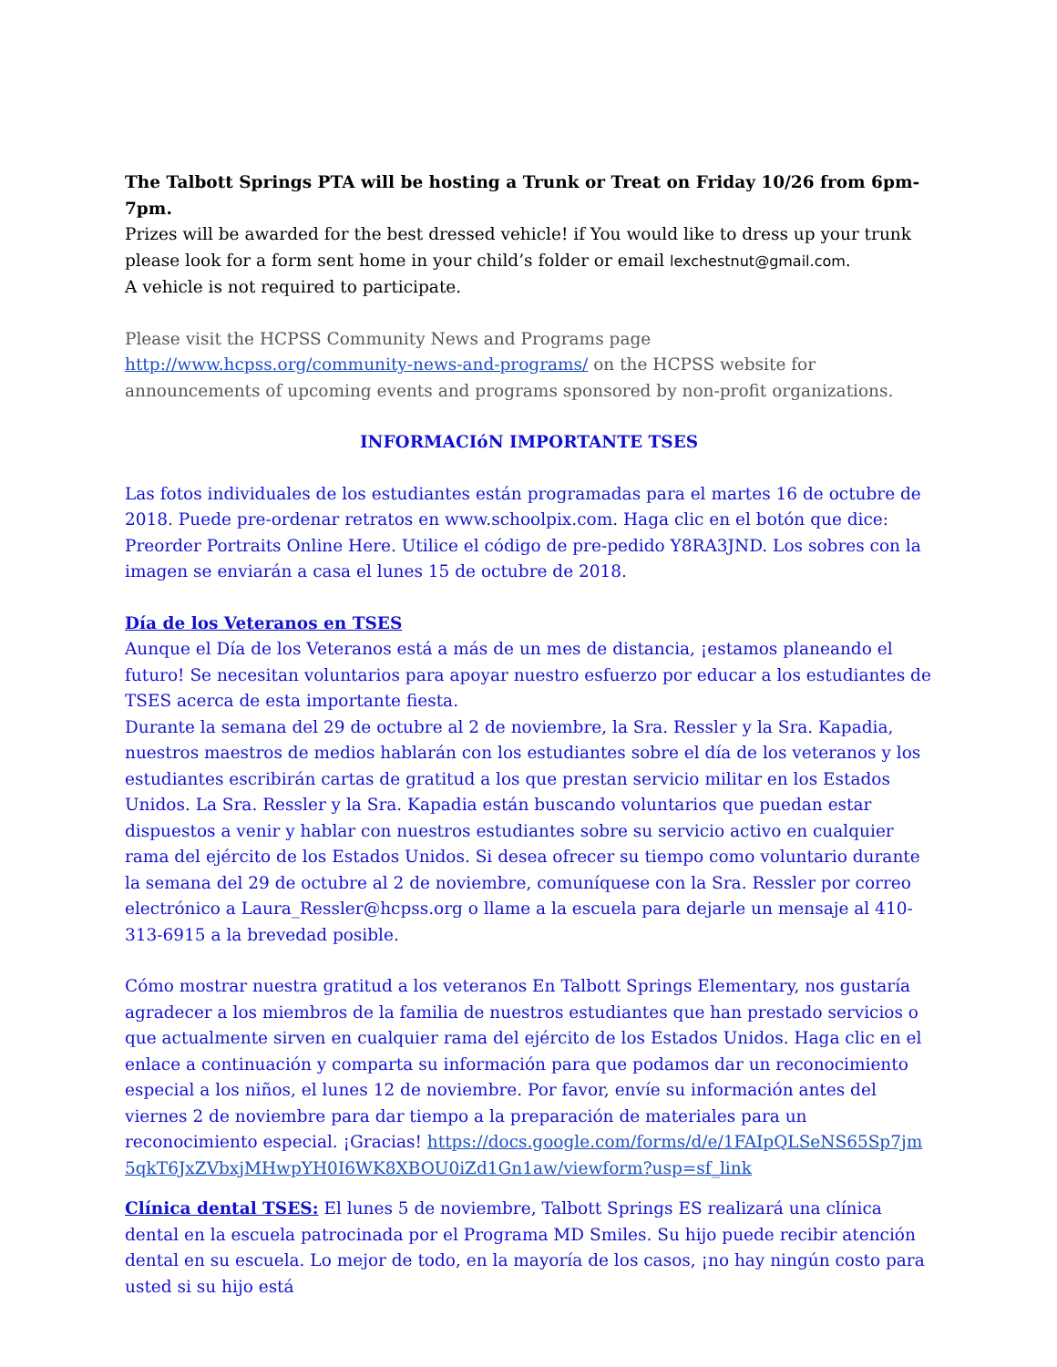The Talbott Springs PTA will be hosting a Trunk or Treat on Friday 10/26 from 6pm-7pm.
Prizes will be awarded for the best dressed vehicle! if You would like to dress up your trunk please look for a form sent home in your child’s folder or email lexchestnut@gmail.com.
A vehicle is not required to participate.
Please visit the HCPSS Community News and Programs page http://www.hcpss.org/community-news-and-programs/ on the HCPSS website for announcements of upcoming events and programs sponsored by non-profit organizations.
INFORMACIóN IMPORTANTE TSES
Las fotos individuales de los estudiantes están programadas para el martes 16 de octubre de 2018. Puede pre-ordenar retratos en www.schoolpix.com. Haga clic en el botón que dice: Preorder Portraits Online Here. Utilice el código de pre-pedido Y8RA3JND. Los sobres con la imagen se enviarán a casa el lunes 15 de octubre de 2018.
Día de los Veteranos en TSES
Aunque el Día de los Veteranos está a más de un mes de distancia, ¡estamos planeando el futuro! Se necesitan voluntarios para apoyar nuestro esfuerzo por educar a los estudiantes de TSES acerca de esta importante fiesta.
Durante la semana del 29 de octubre al 2 de noviembre, la Sra. Ressler y la Sra. Kapadia, nuestros maestros de medios hablarán con los estudiantes sobre el día de los veteranos y los estudiantes escribirán cartas de gratitud a los que prestan servicio militar en los Estados Unidos. La Sra. Ressler y la Sra. Kapadia están buscando voluntarios que puedan estar dispuestos a venir y hablar con nuestros estudiantes sobre su servicio activo en cualquier rama del ejército de los Estados Unidos. Si desea ofrecer su tiempo como voluntario durante la semana del 29 de octubre al 2 de noviembre, comuníquese con la Sra. Ressler por correo electrónico a Laura_Ressler@hcpss.org o llame a la escuela para dejarle un mensaje al 410-313-6915 a la brevedad posible.
Cómo mostrar nuestra gratitud a los veteranos En Talbott Springs Elementary, nos gustaría agradecer a los miembros de la familia de nuestros estudiantes que han prestado servicios o que actualmente sirven en cualquier rama del ejército de los Estados Unidos. Haga clic en el enlace a continuación y comparta su información para que podamos dar un reconocimiento especial a los niños, el lunes 12 de noviembre. Por favor, envíe su información antes del viernes 2 de noviembre para dar tiempo a la preparación de materiales para un reconocimiento especial. ¡Gracias! https://docs.google.com/forms/d/e/1FAIpQLSeNS65Sp7jm5qkT6JxZVbxjMHwpYH0I6WK8XBOU0iZd1Gn1aw/viewform?usp=sf_link
Clínica dental TSES: El lunes 5 de noviembre, Talbott Springs ES realizará una clínica dental en la escuela patrocinada por el Programa MD Smiles. Su hijo puede recibir atención dental en su escuela. Lo mejor de todo, en la mayoría de los casos, ¡no hay ningún costo para usted si su hijo está